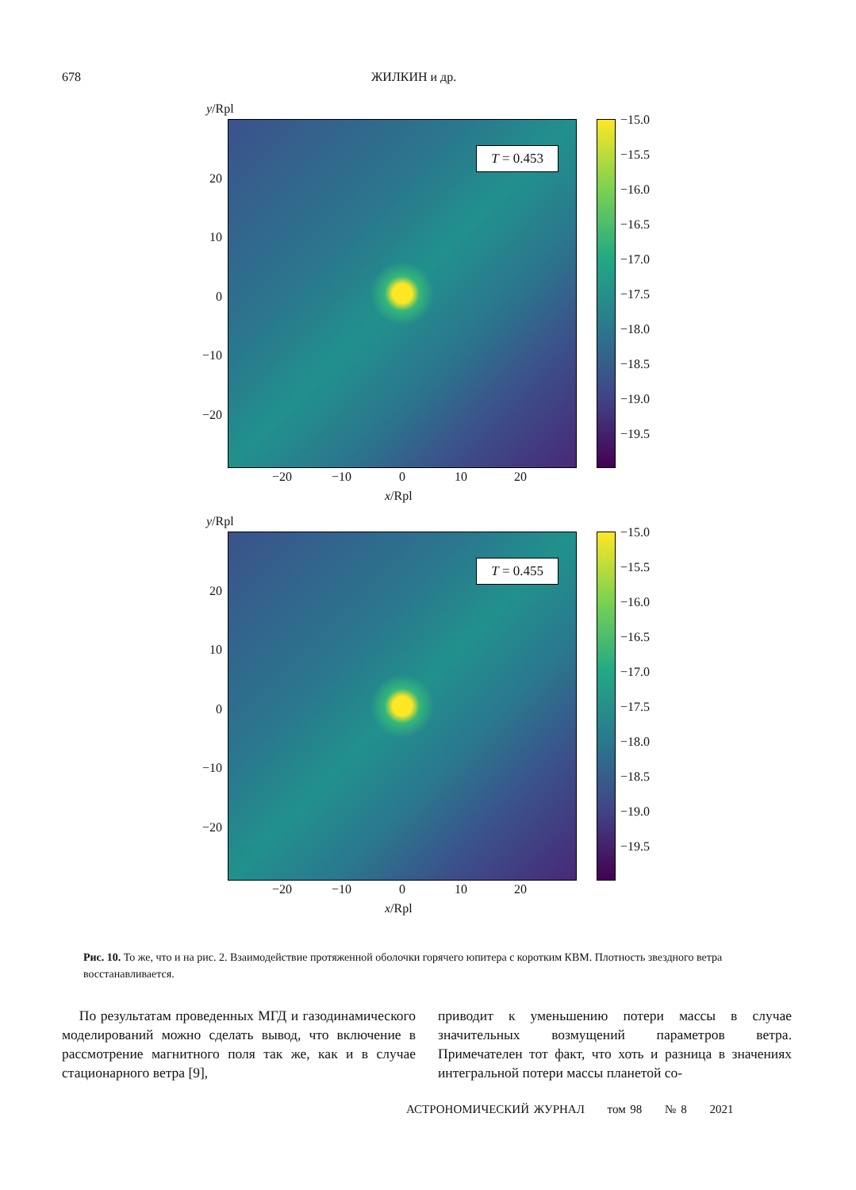678 ЖИЛКИН и др.
y/Rpl
20
10
0
−10
−20
T = 0.453 −15.0
−15.5
−16.0
−16.5
−17.0
−17.5
−18.0
−18.5
−19.0
−19.5
−20 −10 0 10 20
x/Rpl
y/Rpl
20
10
0
−10
−20
T = 0.455 −15.0
−15.5
−16.0
−16.5
−17.0
−17.5
−18.0
−18.5
−19.0
−19.5
−20 −10 0 10 20
x/Rpl
Рис. 10. То же, что и на рис. 2. Взаимодействие протяженной оболочки горячего юпитера с коротким КВМ. Плотность звездного ветра восстанавливается.
По результатам проведенных МГД и газодинамического моделирований можно сделать вывод, что включение в рассмотрение магнитного поля так же, как и в случае стационарного ветра [9],
приводит к уменьшению потери массы в случае значительных возмущений параметров ветра. Примечателен тот факт, что хоть и разница в значениях интегральной потери массы планетой со-
АСТРОНОМИЧЕСКИЙ ЖУРНАЛ том 98 № 8 2021